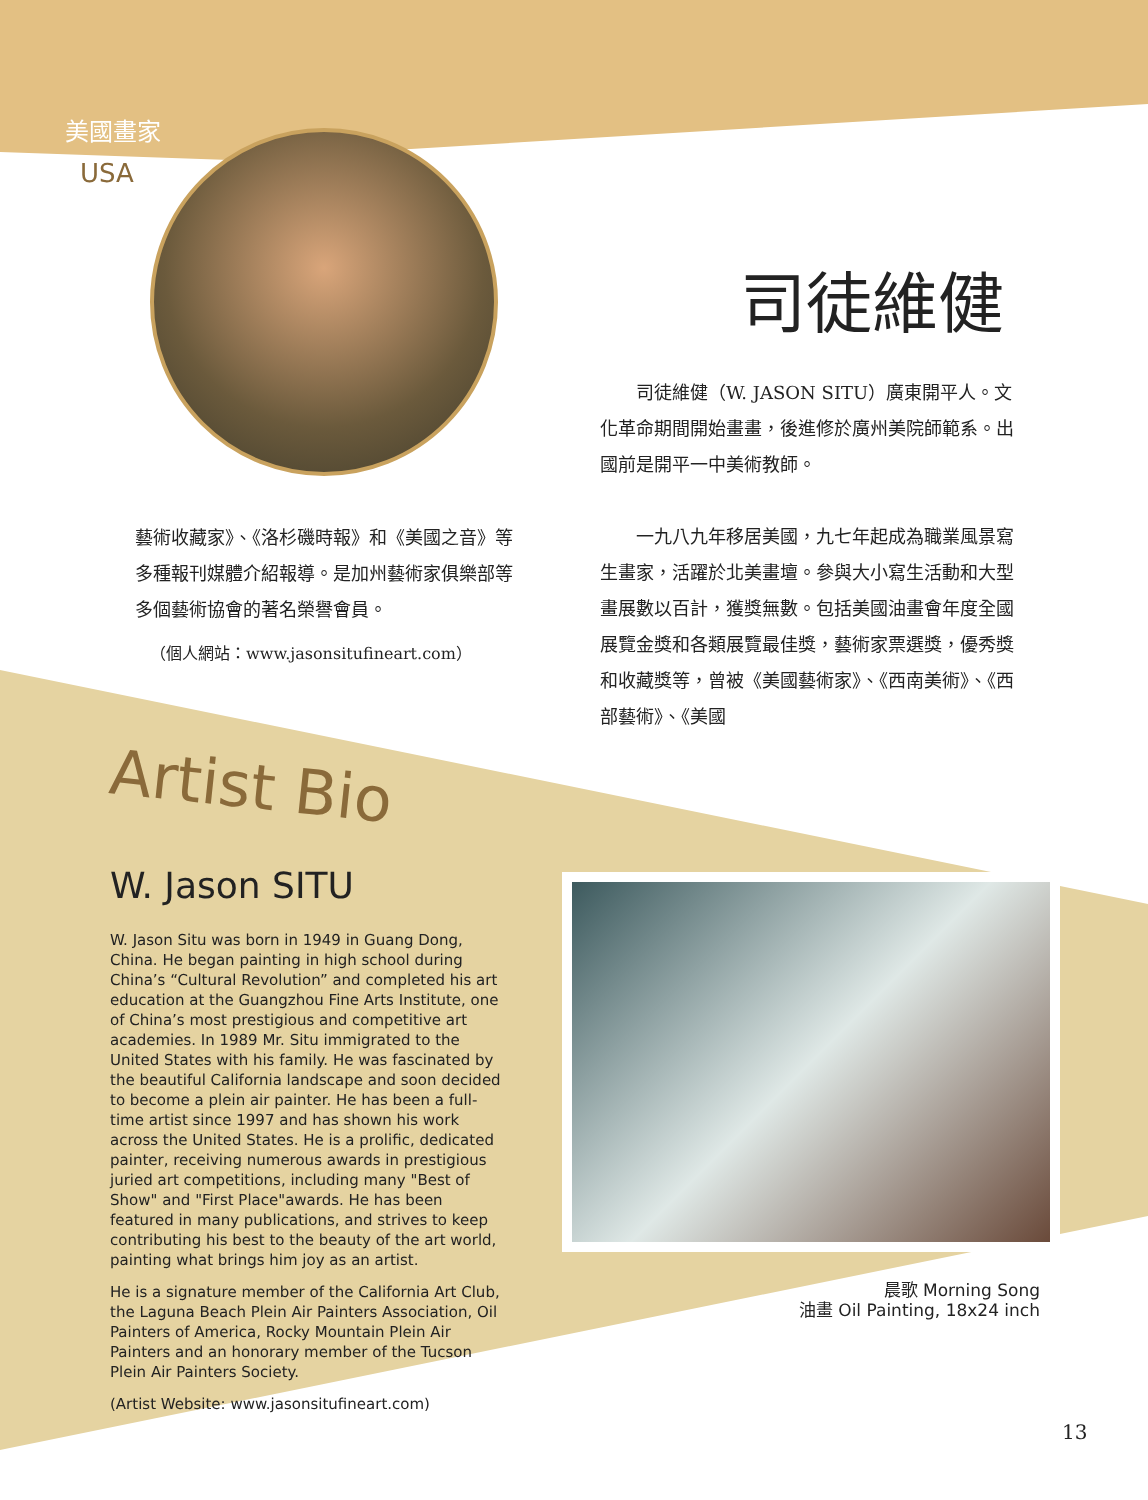美國畫家
USA
司徒維健
　　司徒維健（W. JASON SITU）廣東開平人。文化革命期間開始畫畫，後進修於廣州美院師範系。出國前是開平一中美術教師。
　　一九八九年移居美國，九七年起成為職業風景寫生畫家，活躍於北美畫壇。參與大小寫生活動和大型畫展數以百計，獲獎無數。包括美國油畫會年度全國展覽金獎和各類展覽最佳獎，藝術家票選獎，優秀獎和收藏獎等，曾被《美國藝術家》、《西南美術》、《西部藝術》、《美國
藝術收藏家》、《洛杉磯時報》和《美國之音》等多種報刊媒體介紹報導。是加州藝術家俱樂部等多個藝術協會的著名榮譽會員。
（個人網站：www.jasonsitufineart.com）
Artist Bio
W. Jason SITU
W. Jason Situ was born in 1949 in Guang Dong, China. He began painting in high school during China’s “Cultural Revolution” and completed his art education at the Guangzhou Fine Arts Institute, one of China’s most prestigious and competitive art academies. In 1989 Mr. Situ immigrated to the United States with his family. He was fascinated by the beautiful California landscape and soon decided to become a plein air painter. He has been a full-time artist since 1997 and has shown his work across the United States. He is a prolific, dedicated painter, receiving numerous awards in prestigious juried art competitions, including many "Best of Show" and "First Place"awards. He has been featured in many publications, and strives to keep contributing his best to the beauty of the art world, painting what brings him joy as an artist.
He is a signature member of the California Art Club, the Laguna Beach Plein Air Painters Association, Oil Painters of America, Rocky Mountain Plein Air Painters and an honorary member of the Tucson Plein Air Painters Society.
(Artist Website: www.jasonsitufineart.com)
晨歌 Morning Song
油畫 Oil Painting, 18x24 inch
13